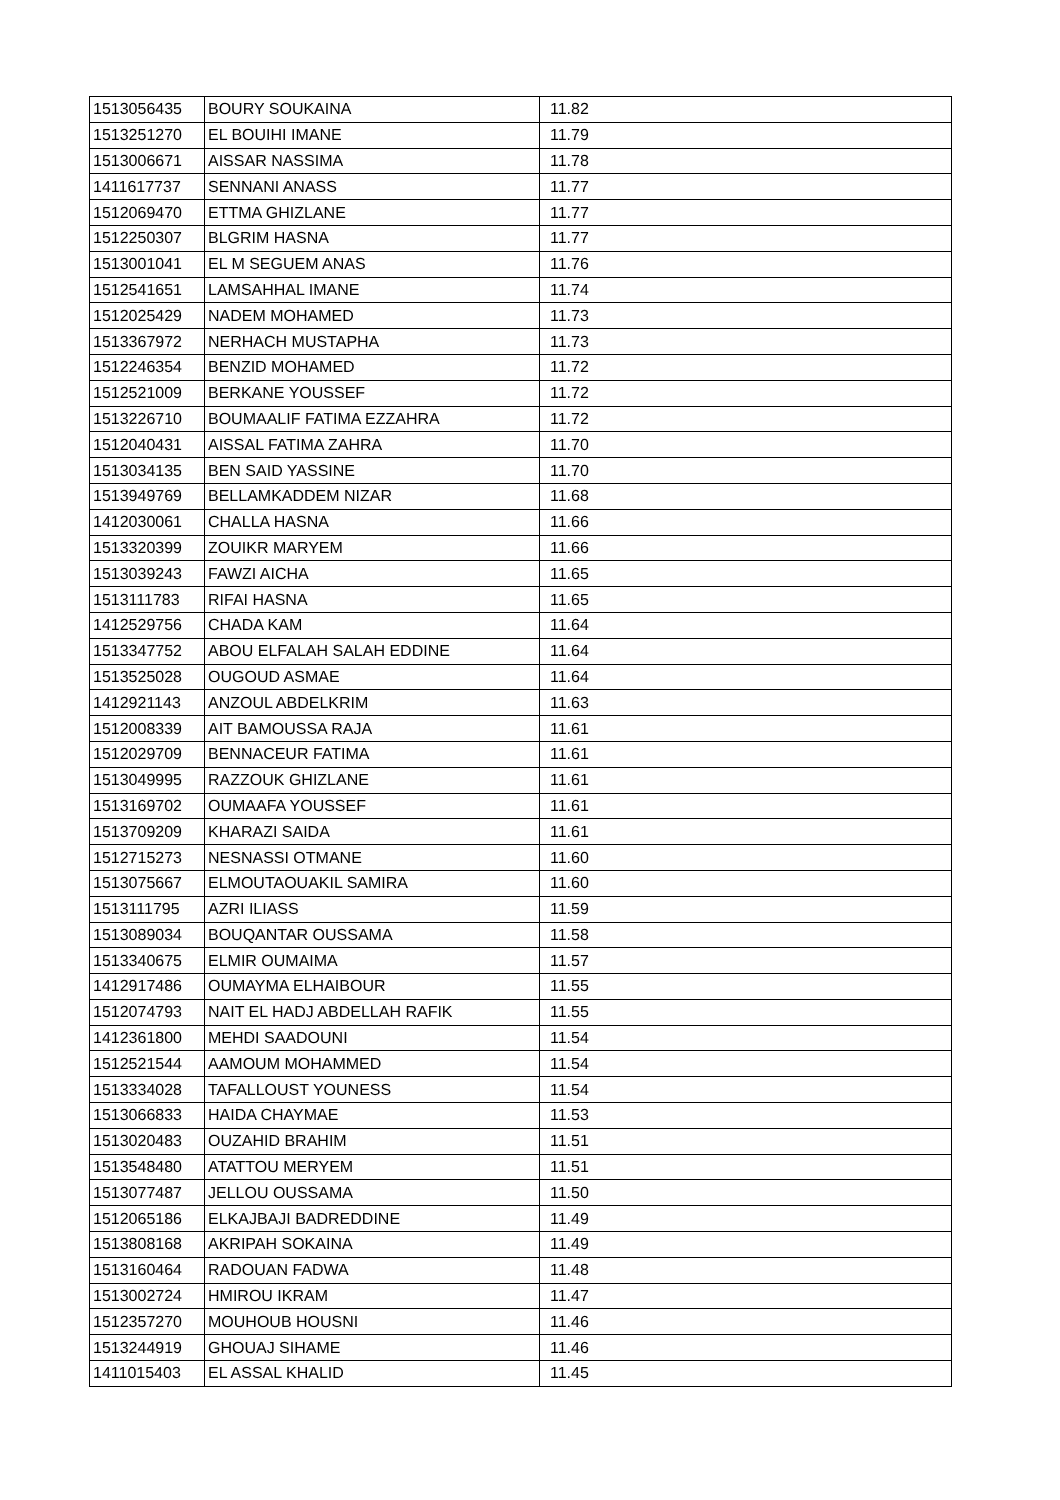| 1513056435 | BOURY SOUKAINA | 11.82 |
| 1513251270 | EL BOUIHI IMANE | 11.79 |
| 1513006671 | AISSAR NASSIMA | 11.78 |
| 1411617737 | SENNANI ANASS | 11.77 |
| 1512069470 | ETTMA GHIZLANE | 11.77 |
| 1512250307 | BLGRIM HASNA | 11.77 |
| 1513001041 | EL M SEGUEM ANAS | 11.76 |
| 1512541651 | LAMSAHHAL IMANE | 11.74 |
| 1512025429 | NADEM MOHAMED | 11.73 |
| 1513367972 | NERHACH MUSTAPHA | 11.73 |
| 1512246354 | BENZID MOHAMED | 11.72 |
| 1512521009 | BERKANE YOUSSEF | 11.72 |
| 1513226710 | BOUMAALIF FATIMA EZZAHRA | 11.72 |
| 1512040431 | AISSAL FATIMA ZAHRA | 11.70 |
| 1513034135 | BEN SAID YASSINE | 11.70 |
| 1513949769 | BELLAMKADDEM NIZAR | 11.68 |
| 1412030061 | CHALLA HASNA | 11.66 |
| 1513320399 | ZOUIKR MARYEM | 11.66 |
| 1513039243 | FAWZI AICHA | 11.65 |
| 1513111783 | RIFAI HASNA | 11.65 |
| 1412529756 | CHADA KAM | 11.64 |
| 1513347752 | ABOU ELFALAH SALAH EDDINE | 11.64 |
| 1513525028 | OUGOUD ASMAE | 11.64 |
| 1412921143 | ANZOUL ABDELKRIM | 11.63 |
| 1512008339 | AIT BAMOUSSA RAJA | 11.61 |
| 1512029709 | BENNACEUR FATIMA | 11.61 |
| 1513049995 | RAZZOUK GHIZLANE | 11.61 |
| 1513169702 | OUMAAFA YOUSSEF | 11.61 |
| 1513709209 | KHARAZI SAIDA | 11.61 |
| 1512715273 | NESNASSI OTMANE | 11.60 |
| 1513075667 | ELMOUTAOUAKIL SAMIRA | 11.60 |
| 1513111795 | AZRI ILIASS | 11.59 |
| 1513089034 | BOUQANTAR OUSSAMA | 11.58 |
| 1513340675 | ELMIR OUMAIMA | 11.57 |
| 1412917486 | OUMAYMA ELHAIBOUR | 11.55 |
| 1512074793 | NAIT EL HADJ ABDELLAH RAFIK | 11.55 |
| 1412361800 | MEHDI SAADOUNI | 11.54 |
| 1512521544 | AAMOUM MOHAMMED | 11.54 |
| 1513334028 | TAFALLOUST YOUNESS | 11.54 |
| 1513066833 | HAIDA CHAYMAE | 11.53 |
| 1513020483 | OUZAHID BRAHIM | 11.51 |
| 1513548480 | ATATTOU MERYEM | 11.51 |
| 1513077487 | JELLOU OUSSAMA | 11.50 |
| 1512065186 | ELKAJBAJI BADREDDINE | 11.49 |
| 1513808168 | AKRIPAH SOKAINA | 11.49 |
| 1513160464 | RADOUAN FADWA | 11.48 |
| 1513002724 | HMIROU IKRAM | 11.47 |
| 1512357270 | MOUHOUB HOUSNI | 11.46 |
| 1513244919 | GHOUAJ SIHAME | 11.46 |
| 1411015403 | EL ASSAL KHALID | 11.45 |